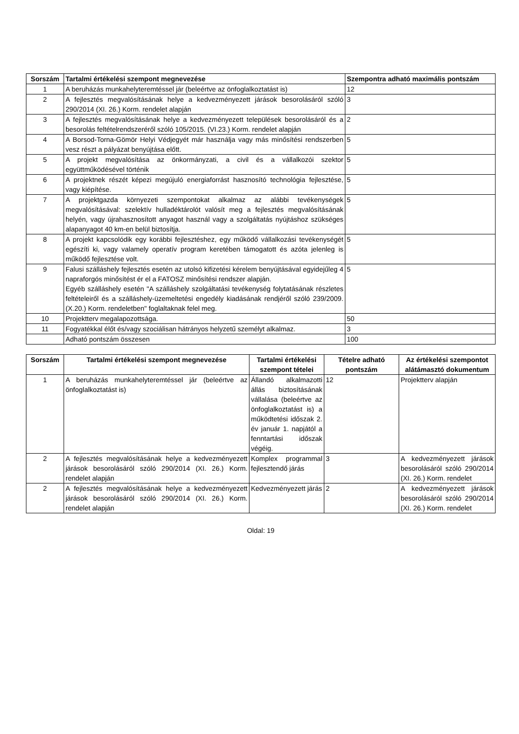| Sorszám | Tartalmi értékelési szempont megnevezése | Szempontra adható maximális pontszám |
| --- | --- | --- |
| 1 | A beruházás munkahelyteremtéssel jár (beleértve az önfoglalkoztatást is) | 12 |
| 2 | A fejlesztés megvalósításának helye a kedvezményezett járások besorolásáról szóló 290/2014 (XI. 26.) Korm. rendelet alapján | 3 |
| 3 | A fejlesztés megvalósításának helye a kedvezményezett települések besorolásáról és a besorolás feltételrendszeréről szóló 105/2015. (VI.23.) Korm. rendelet alapján | 2 |
| 4 | A Borsod-Torna-Gömör Helyi Védjegyét már használja vagy más minősítési rendszerben vesz részt a pályázat benyújtása előtt. | 5 |
| 5 | A projekt megvalósítása az önkormányzati, a civil és a vállalkozói szektor együttműködésével történik | 5 |
| 6 | A projektnek részét képezi megújuló energiaforrást hasznosító technológia fejlesztése, vagy kiépítése. | 5 |
| 7 | A projektgazda környezeti szempontokat alkalmaz az alábbi tevékenységek megvalósításával: szelektív hulladéktárolót valósít meg a fejlesztés megvalósításának helyén, vagy újrahasznosított anyagot használ vagy a szolgáltatás nyújtáshoz szükséges alapanyagot 40 km-en belül biztosítja. | 5 |
| 8 | A projekt kapcsolódik egy korábbi fejlesztéshez, egy működő vállalkozási tevékenységét egészíti ki, vagy valamely operatív program keretében támogatott és azóta jelenleg is működő fejlesztése volt. | 5 |
| 9 | Falusi szálláshely fejlesztés esetén az utolsó kifizetési kérelem benyújtásával egyidejűleg 4 napraforgós minősítést ér el a FATOSZ minősítési rendszer alapján. Egyéb szálláshely esetén "A szálláshely szolgáltatási tevékenység folytatásának részletes feltételeiről és a szálláshely-üzemeltetési engedély kiadásának rendjéről szóló 239/2009. (X.20.) Korm. rendeletben" foglaltaknak felel meg. | 5 |
| 10 | Projektterv megalapozottsága. | 50 |
| 11 | Fogyatékkal élőt és/vagy szociálisan hátrányos helyzetű személyt alkalmaz. | 3 |
| | Adható pontszám összesen | 100 |
| Sorszám | Tartalmi értékelési szempont megnevezése | Tartalmi értékelési szempont tételei | Tételre adható pontszám | Az értékelési szempontot alátámasztó dokumentum |
| --- | --- | --- | --- | --- |
| 1 | A beruházás munkahelyteremtéssel jár (beleértve az önfoglalkoztatást is) | Állandó alkalmazotti állás biztosításának vállalása (beleértve az önfoglalkoztatást is) a működtetési időszak 2. év január 1. napjától a fenntartási időszak végéig. | 12 | Projektterv alapján |
| 2 | A fejlesztés megvalósításának helye a kedvezményezett járások besorolásáról szóló 290/2014 (XI. 26.) Korm. rendelet alapján | Komplex programmal fejlesztendő járás | 3 | A kedvezményezett járások besorolásáról szóló 290/2014 (XI. 26.) Korm. rendelet |
| 2 | A fejlesztés megvalósításának helye a kedvezményezett járások besorolásáról szóló 290/2014 (XI. 26.) Korm. rendelet alapján | Kedvezményezett járás | 2 | A kedvezményezett járások besorolásáról szóló 290/2014 (XI. 26.) Korm. rendelet |
Oldal: 19